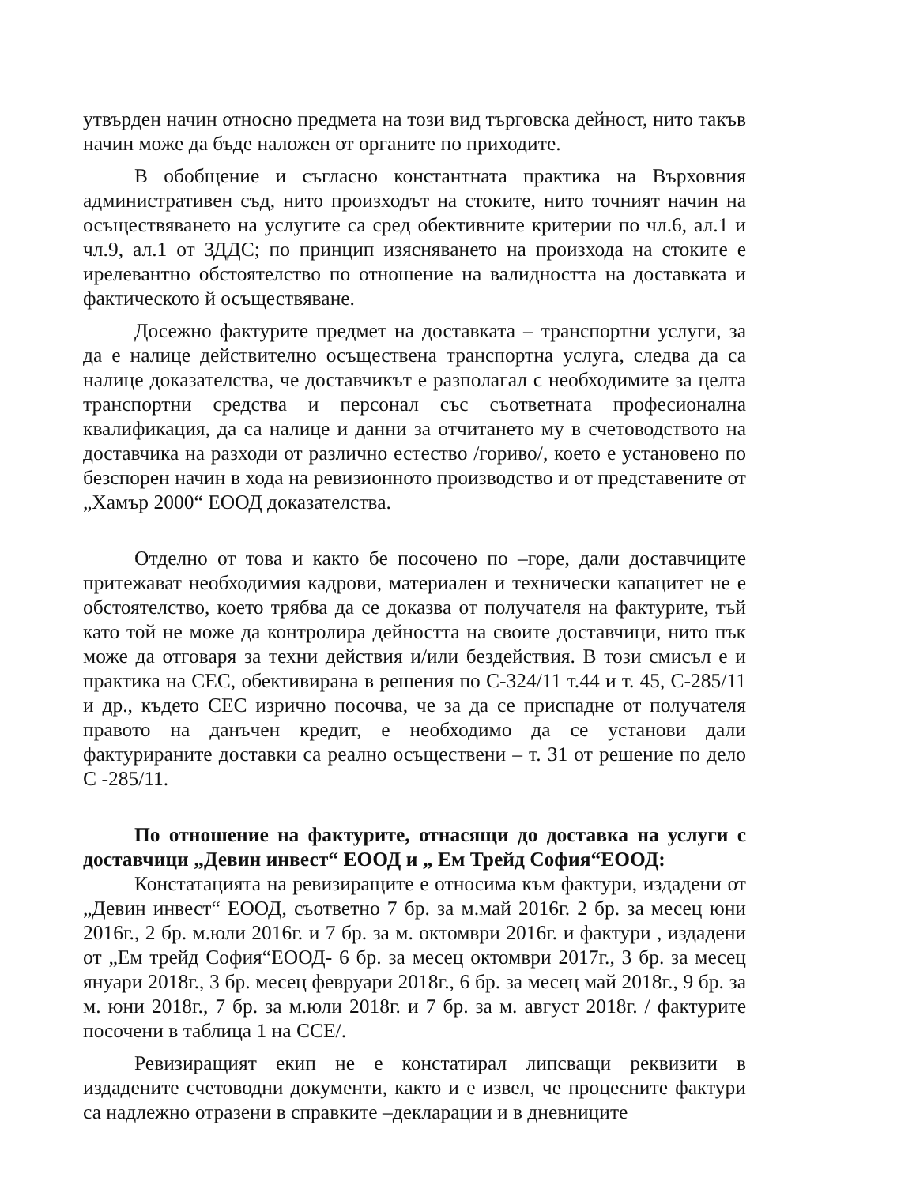утвърден начин относно предмета на този вид търговска дейност, нито такъв начин може да бъде наложен от органите по приходите.
В обобщение и съгласно константната практика на Върховния административен съд, нито произходът на стоките, нито точният начин на осъществяването на услугите са сред обективните критерии по чл.6, ал.1 и чл.9, ал.1 от ЗДДС; по принцип изясняването на произхода на стоките е ирелевантно обстоятелство по отношение на валидността на доставката и фактическото й осъществяване.
Досежно фактурите предмет на доставката – транспортни услуги, за да е налице действително осъществена транспортна услуга, следва да са налице доказателства, че доставчикът е разполагал с необходимите за целта транспортни средства и персонал със съответната професионална квалификация, да са налице и данни за отчитането му в счетоводството на доставчика на разходи от различно естество /гориво/, което е установено по безспорен начин в хода на ревизионното производство и от представените от „Хамър 2000“ ЕООД доказателства.
Отделно от това и както бе посочено по –горе, дали доставчиците притежават необходимия кадрови, материален и технически капацитет не е обстоятелство, което трябва да се доказва от получателя на фактурите, тъй като той не може да контролира дейността на своите доставчици, нито пък може да отговаря за техни действия и/или бездействия. В този смисъл е и практика на СЕС, обективирана в решения по С-324/11 т.44 и т. 45, С-285/11 и др., където СЕС изрично посочва, че за да се приспадне от получателя правото на данъчен кредит, е необходимо да се установи дали фактурираните доставки са реално осъществени – т. 31 от решение по дело С -285/11.
По отношение на фактурите, отнасящи до доставка на услуги с доставчици „Девин инвест“ ЕООД и „ Ем Трейд София“ЕООД:
Констатацията на ревизиращите е относима към фактури, издадени от „Девин инвест“ ЕООД, съответно 7 бр. за м.май 2016г. 2 бр. за месец юни 2016г., 2 бр. м.юли 2016г. и 7 бр. за м. октомври 2016г. и фактури , издадени от „Ем трейд София“ЕООД- 6 бр. за месец октомври 2017г., 3 бр. за месец януари 2018г., 3 бр. месец февруари 2018г., 6 бр. за месец май 2018г., 9 бр. за м. юни 2018г., 7 бр. за м.юли 2018г. и 7 бр. за м. август 2018г. / фактурите посочени в таблица 1 на ССЕ/.
Ревизиращият екип не е констатирал липсващи реквизити в издадените счетоводни документи, както и е извел, че процесните фактури са надлежно отразени в справките –декларации и в дневниците